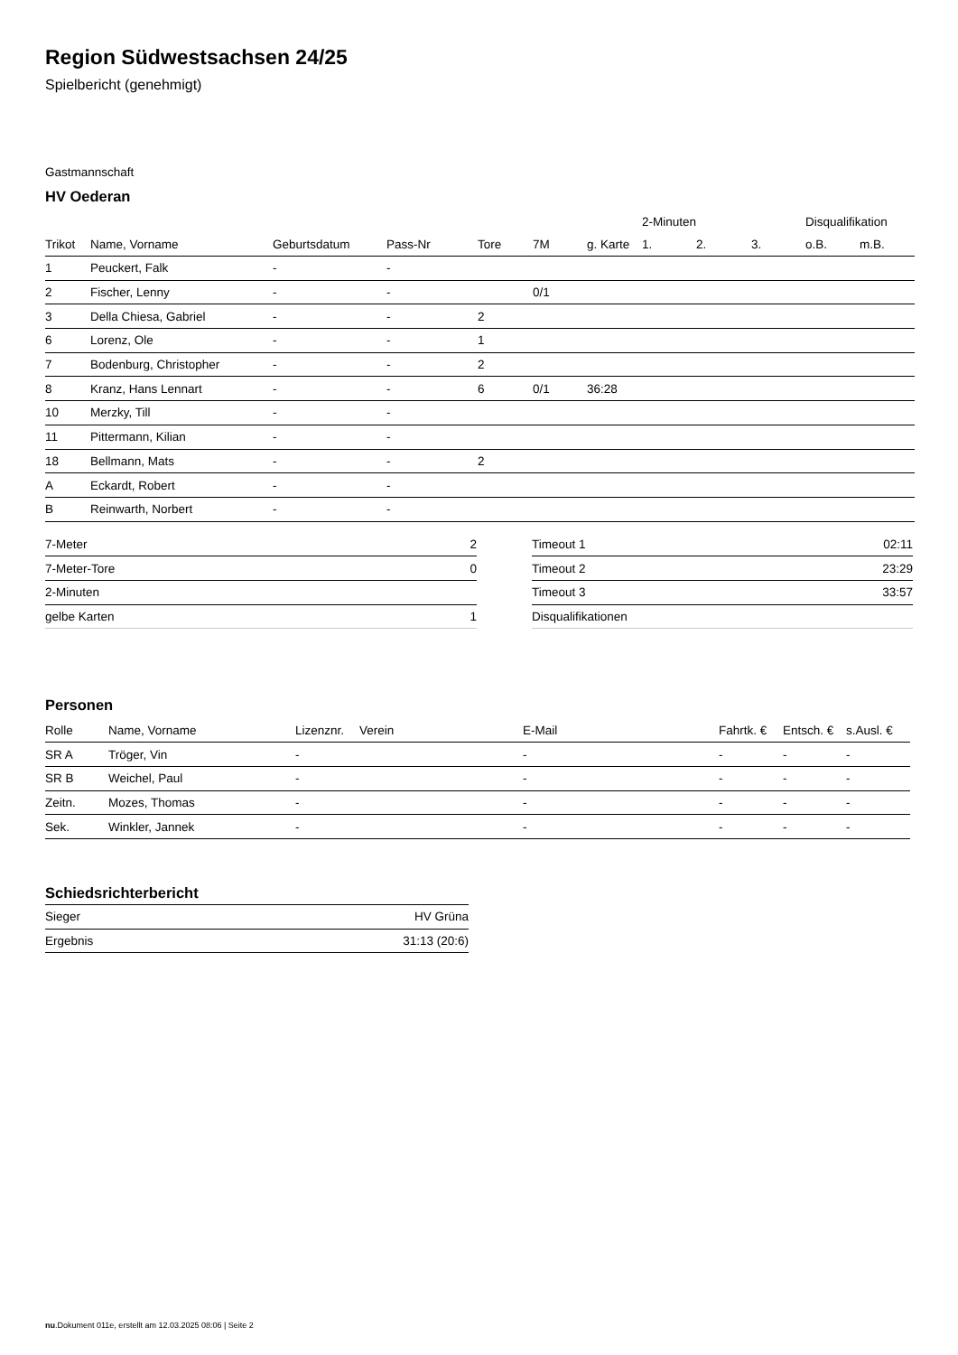Region Südwestsachsen 24/25
Spielbericht (genehmigt)
Gastmannschaft
HV Oederan
| | | | | | | | 2-Minuten | | | Disqualifikation | |
| --- | --- | --- | --- | --- | --- | --- | --- | --- | --- | --- | --- |
| Trikot | Name, Vorname | Geburtsdatum | Pass-Nr | Tore | 7M | g. Karte | 1. | 2. | 3. | o.B. | m.B. |
| 1 | Peuckert, Falk | - | - | | | | | | | | |
| 2 | Fischer, Lenny | - | - | | 0/1 | | | | | | |
| 3 | Della Chiesa, Gabriel | - | - | 2 | | | | | | | |
| 6 | Lorenz, Ole | - | - | 1 | | | | | | | |
| 7 | Bodenburg, Christopher | - | - | 2 | | | | | | | |
| 8 | Kranz, Hans Lennart | - | - | 6 | 0/1 | 36:28 | | | | | |
| 10 | Merzky, Till | - | - | | | | | | | | |
| 11 | Pittermann, Kilian | - | - | | | | | | | | |
| 18 | Bellmann, Mats | - | - | 2 | | | | | | | |
| A | Eckardt, Robert | - | - | | | | | | | | |
| B | Reinwarth, Norbert | - | - | | | | | | | | |
| 7-Meter | 2 |
| 7-Meter-Tore | 0 |
| 2-Minuten | |
| gelbe Karten | 1 |
| Timeout 1 | 02:11 |
| Timeout 2 | 23:29 |
| Timeout 3 | 33:57 |
| Disqualifikationen | |
Personen
| Rolle | Name, Vorname | Lizenznr. | Verein | E-Mail | Fahrtk. € | Entsch. € | s.Ausl. € |
| --- | --- | --- | --- | --- | --- | --- | --- |
| SR A | Tröger, Vin | - | | - | - | - | - |
| SR B | Weichel, Paul | - | | - | - | - | - |
| Zeitn. | Mozes, Thomas | - | | - | - | - | - |
| Sek. | Winkler, Jannek | - | | - | - | - | - |
Schiedsrichterbericht
| Sieger | HV Grüna |
| Ergebnis | 31:13 (20:6) |
nu.Dokument 011e, erstellt am 12.03.2025 08:06 | Seite 2